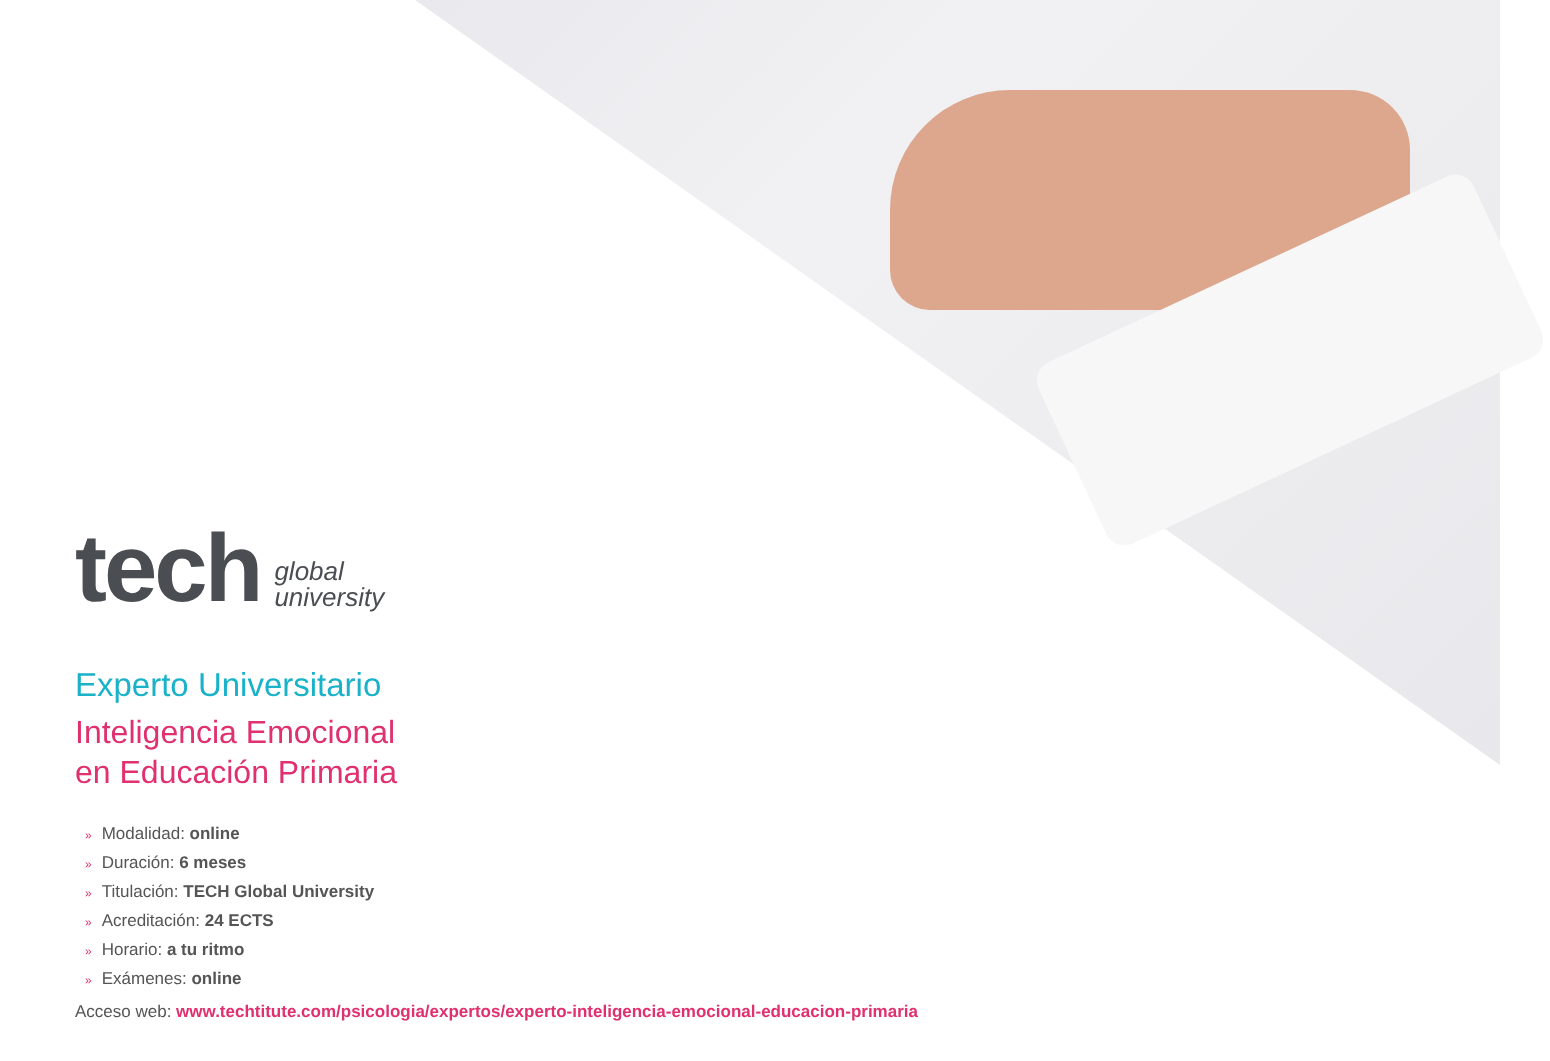tech
global
university
Experto Universitario
Inteligencia Emocional
en Educación Primaria
» Modalidad: online
» Duración: 6 meses
» Titulación: TECH Global University
» Acreditación: 24 ECTS
» Horario: a tu ritmo
» Exámenes: online
Acceso web: www.techtitute.com/psicologia/expertos/experto-inteligencia-emocional-educacion-primaria